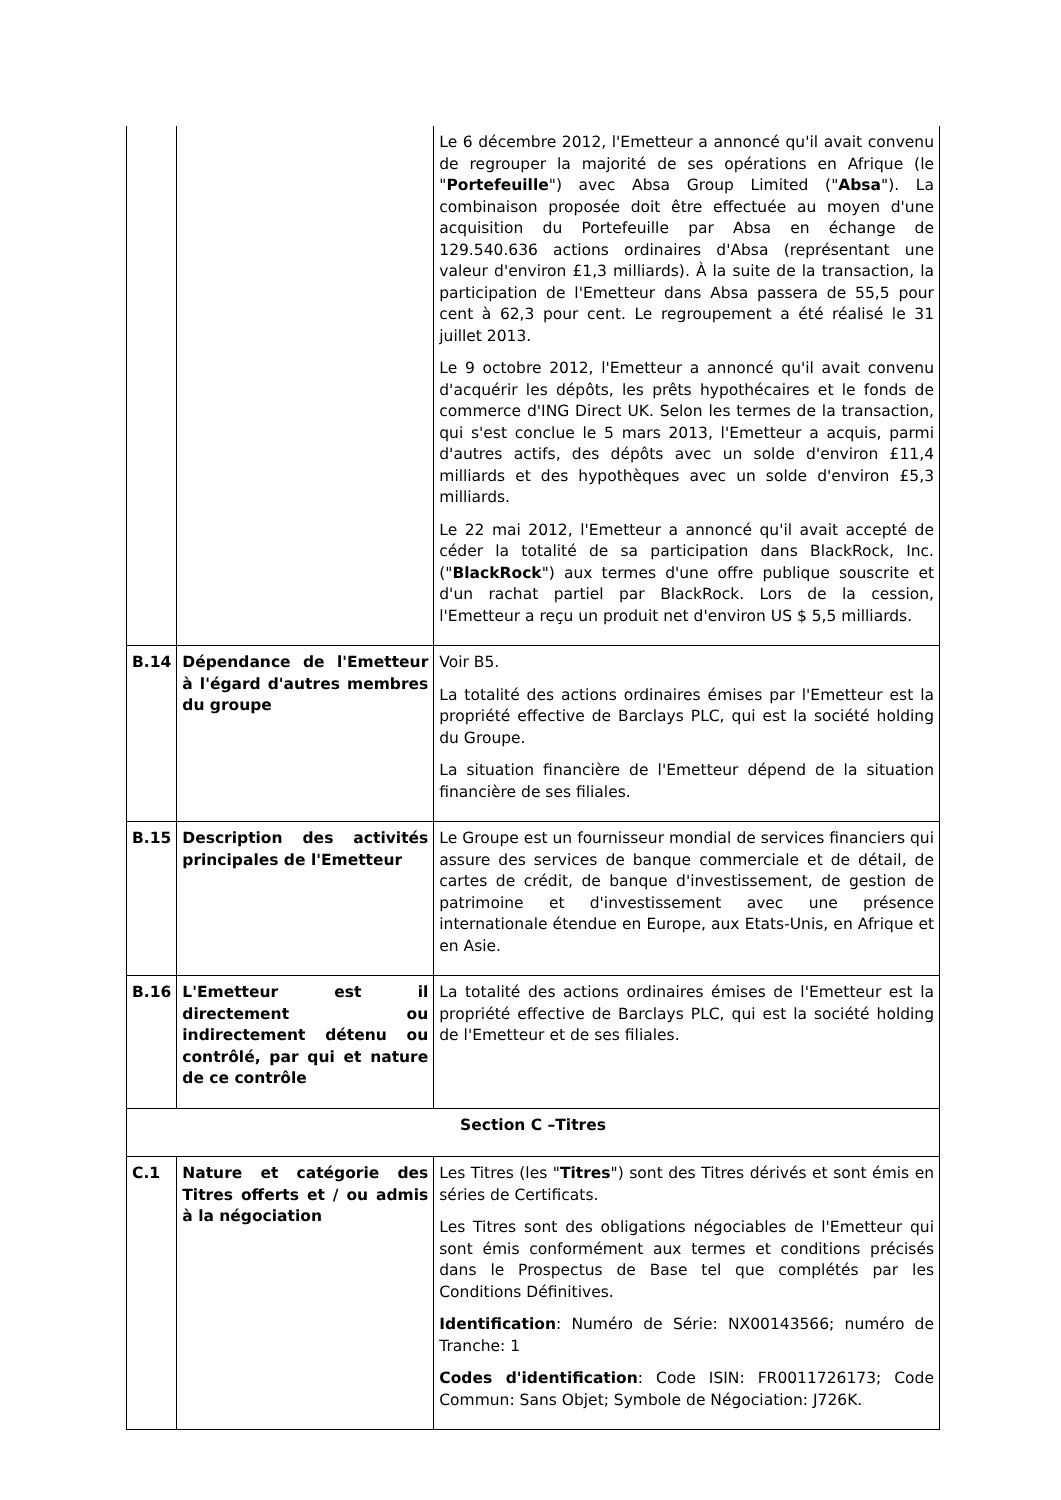| | | Le 6 décembre 2012, l'Emetteur a annoncé qu'il avait convenu de regrouper la majorité de ses opérations en Afrique (le " Portefeuille ") avec Absa Group Limited (" Absa "). La combinaison proposée doit être effectuée au moyen d'une acquisition du Portefeuille par Absa en échange de 129.540.636 actions ordinaires d'Absa (représentant une valeur d'environ £1,3 milliards). À la suite de la transaction, la participation de l'Emetteur dans Absa passera de 55,5 pour cent à 62,3 pour cent. Le regroupement a été réalisé le 31 juillet 2013. Le 9 octobre 2012, l'Emetteur a annoncé qu'il avait convenu d'acquérir les dépôts, les prêts hypothécaires et le fonds de commerce d'ING Direct UK. Selon les termes de la transaction, qui s'est conclue le 5 mars 2013, l'Emetteur a acquis, parmi d'autres actifs, des dépôts avec un solde d'environ £11,4 milliards et des hypothèques avec un solde d'environ £5,3 milliards. Le 22 mai 2012, l'Emetteur a annoncé qu'il avait accepté de céder la totalité de sa participation dans BlackRock, Inc. (" BlackRock ") aux termes d'une offre publique souscrite et d'un rachat partiel par BlackRock. Lors de la cession, l'Emetteur a reçu un produit net d'environ US $ 5,5 milliards. |
| B.14 | Dépendance de l'Emetteur à l'égard d'autres membres du groupe | Voir B5. La totalité des actions ordinaires émises par l'Emetteur est la propriété effective de Barclays PLC, qui est la société holding du Groupe. La situation financière de l'Emetteur dépend de la situation financière de ses filiales. |
| B.15 | Description des activités principales de l'Emetteur | Le Groupe est un fournisseur mondial de services financiers qui assure des services de banque commerciale et de détail, de cartes de crédit, de banque d'investissement, de gestion de patrimoine et d'investissement avec une présence internationale étendue en Europe, aux Etats-Unis, en Afrique et en Asie. |
| B.16 | L'Emetteur est il directement ou indirectement détenu ou contrôlé, par qui et nature de ce contrôle | La totalité des actions ordinaires émises de l'Emetteur est la propriété effective de Barclays PLC, qui est la société holding de l'Emetteur et de ses filiales. |
| Section C –Titres | | |
| C.1 | Nature et catégorie des Titres offerts et / ou admis à la négociation | Les Titres (les " Titres ") sont des Titres dérivés et sont émis en séries de Certificats. Les Titres sont des obligations négociables de l'Emetteur qui sont émis conformément aux termes et conditions précisés dans le Prospectus de Base tel que complétés par les Conditions Définitives. Identification : Numéro de Série: NX00143566; numéro de Tranche: 1 Codes d'identification : Code ISIN: FR0011726173; Code Commun: Sans Objet; Symbole de Négociation: J726K. |